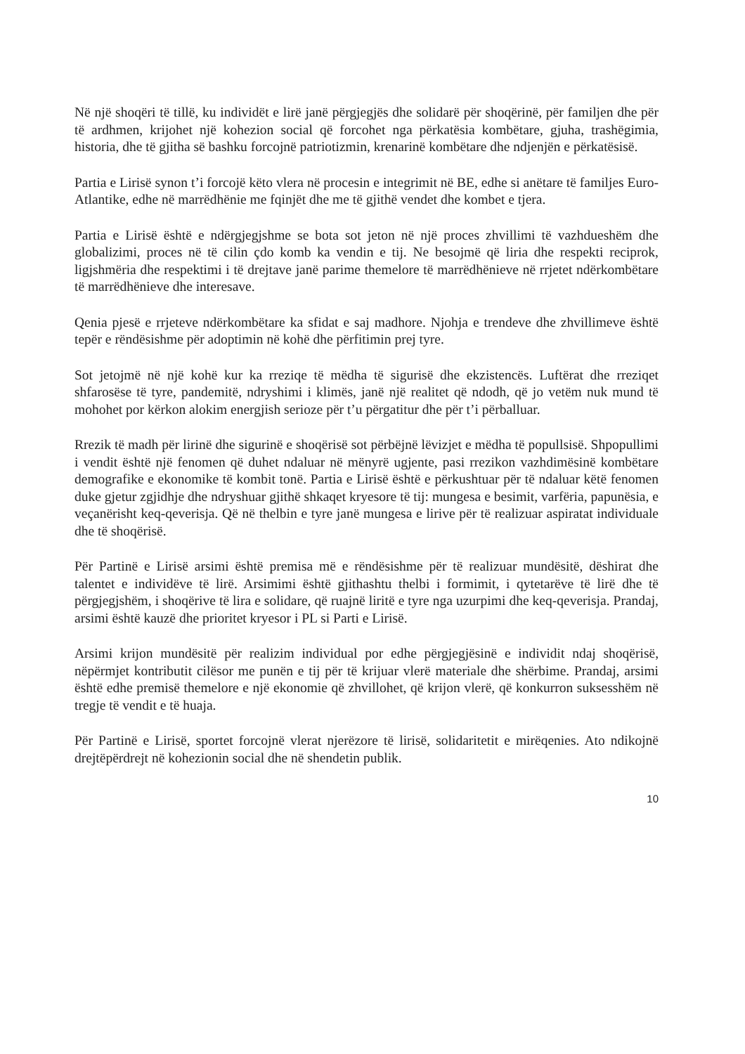Në një shoqëri të tillë, ku individët e lirë janë përgjegjës dhe solidarë për shoqërinë, për familjen dhe për të ardhmen, krijohet një kohezion social që forcohet nga përkatësia kombëtare, gjuha, trashëgimia, historia, dhe të gjitha së bashku forcojnë patriotizmin, krenarinë kombëtare dhe ndjenjën e përkatësisë.
Partia e Lirisë synon t’i forcojë këto vlera në procesin e integrimit në BE, edhe si anëtare të familjes Euro-Atlantike, edhe në marrëdhënie me fqinjët dhe me të gjithë vendet dhe kombet e tjera.
Partia e Lirisë është e ndërgjegjshme se bota sot jeton në një proces zhvillimi të vazhdueshëm dhe globalizimi, proces në të cilin çdo komb ka vendin e tij. Ne besojmë që liria dhe respekti reciprok, ligjshmëria dhe respektimi i të drejtave janë parime themelore të marrëdhënieve në rrjetet ndërkombëtare të marrëdhënieve dhe interesave.
Qenia pjesë e rrjeteve ndërkombëtare ka sfidat e saj madhore. Njohja e trendeve dhe zhvillimeve është tepër e rëndësishme për adoptimin në kohë dhe përfitimin prej tyre.
Sot jetojmë në një kohë kur ka rreziqe të mëdha të sigurisë dhe ekzistencës. Luftërat dhe rreziqet shfarosëse të tyre, pandemitë, ndryshimi i klimës, janë një realitet që ndodh, që jo vetëm nuk mund të mohohet por kërkon alokim energjish serioze për t’u përgatitur dhe për t’i përballuar.
Rrezik të madh për lirinë dhe sigurinë e shoqërisë sot përbëjnë lëvizjet e mëdha të popullsisë. Shpopullimi i vendit është një fenomen që duhet ndaluar në mënyrë ugjente, pasi rrezikon vazhdimësinë kombëtare demografike e ekonomike të kombit tonë. Partia e Lirisë është e përkushtuar për të ndaluar këtë fenomen duke gjetur zgjidhje dhe ndryshuar gjithë shkaqet kryesore të tij: mungesa e besimit, varfëria, papunësia, e veçanërisht keq-qeverisja. Që në thelbin e tyre janë mungesa e lirive për të realizuar aspiratat individuale dhe të shoqërisë.
Për Partinë e Lirisë arsimi është premisa më e rëndësishme për të realizuar mundësitë, dëshirat dhe talentet e individëve të lirë. Arsimimi është gjithashtu thelbi i formimit, i qytetarëve të lirë dhe të përgjegjshëm, i shoqërive të lira e solidare, që ruajnë liritë e tyre nga uzurpimi dhe keq-qeverisja. Prandaj, arsimi është kauzë dhe prioritet kryesor i PL si Parti e Lirisë.
Arsimi krijon mundësitë për realizim individual por edhe përgjegjësinë e individit ndaj shoqërisë, nëpërmjet kontributit cilësor me punën e tij për të krijuar vlerë materiale dhe shërbime. Prandaj, arsimi është edhe premisë themelore e një ekonomie që zhvillohet, që krijon vlerë, që konkurron suksesshëm në tregje të vendit e të huaja.
Për Partinë e Lirisë, sportet forcojnë vlerat njerëzore të lirisë, solidaritetit e mirëqenies. Ato ndikojnë drejtëpërdrejt në kohezionin social dhe në shendetin publik.
10